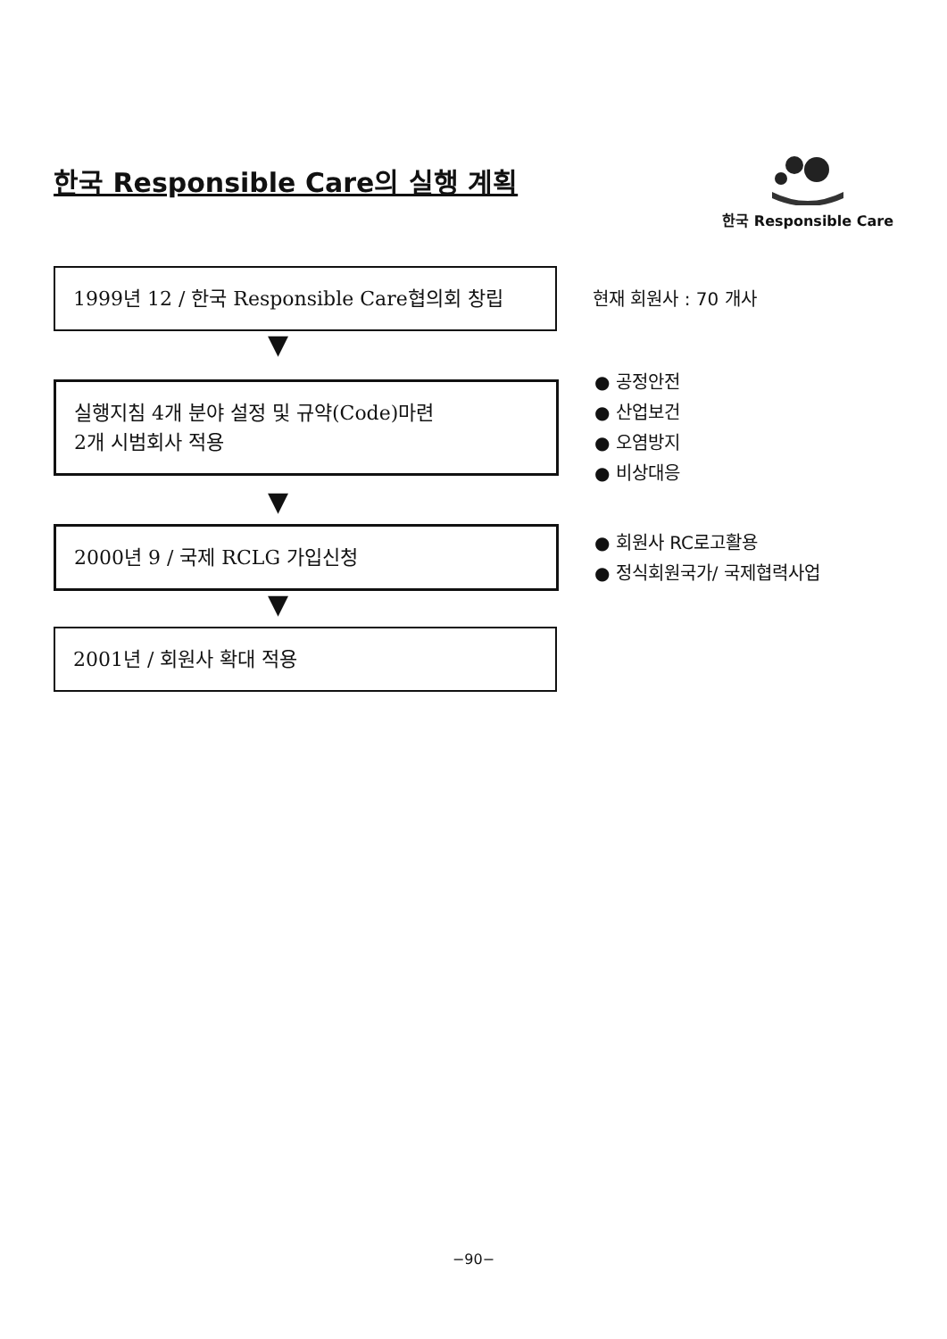한국 Responsible Care의 실행 계획
한국 Responsible Care
1999년 12 / 한국 Responsible Care협의회 창립
현재 회원사 : 70 개사
▼
실행지침 4개 분야 설정 및 규약(Code)마련
2개 시범회사 적용
● 공정안전
● 산업보건
● 오염방지
● 비상대응
▼
2000년 9 / 국제 RCLG 가입신청
● 회원사 RC로고활용
● 정식회원국가/ 국제협력사업
▼
2001년 / 회원사 확대 적용
−90−